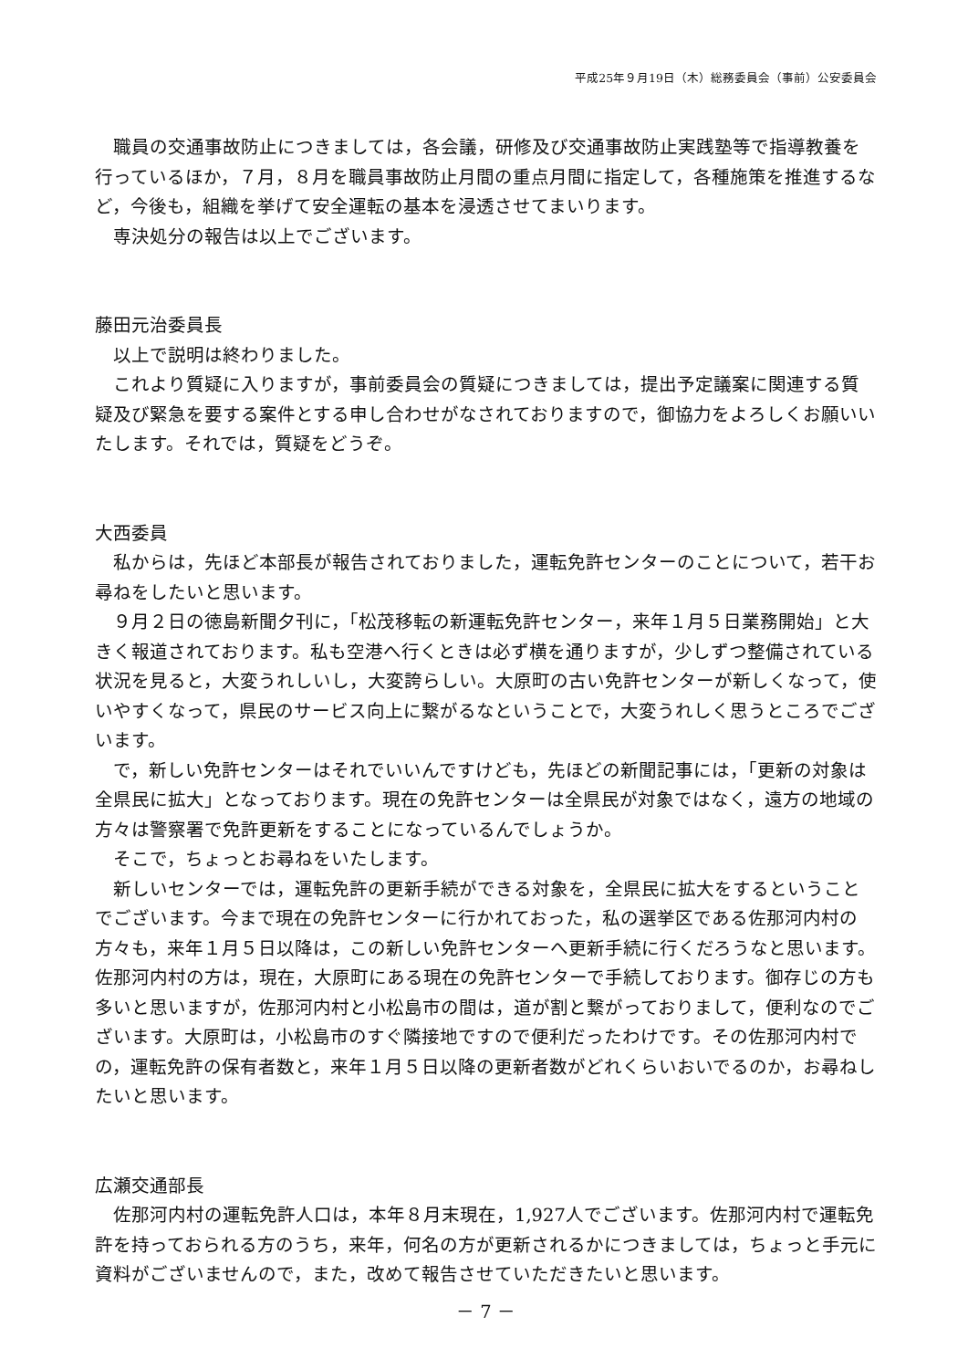平成25年９月19日（木）総務委員会（事前）公安委員会
職員の交通事故防止につきましては，各会議，研修及び交通事故防止実践塾等で指導教養を行っているほか，７月，８月を職員事故防止月間の重点月間に指定して，各種施策を推進するなど，今後も，組織を挙げて安全運転の基本を浸透させてまいります。
専決処分の報告は以上でございます。
藤田元治委員長
以上で説明は終わりました。
これより質疑に入りますが，事前委員会の質疑につきましては，提出予定議案に関連する質疑及び緊急を要する案件とする申し合わせがなされておりますので，御協力をよろしくお願いいたします。それでは，質疑をどうぞ。
大西委員
私からは，先ほど本部長が報告されておりました，運転免許センターのことについて，若干お尋ねをしたいと思います。
９月２日の徳島新聞夕刊に，「松茂移転の新運転免許センター，来年１月５日業務開始」と大きく報道されております。私も空港へ行くときは必ず横を通りますが，少しずつ整備されている状況を見ると，大変うれしいし，大変誇らしい。大原町の古い免許センターが新しくなって，使いやすくなって，県民のサービス向上に繋がるなということで，大変うれしく思うところでございます。
で，新しい免許センターはそれでいいんですけども，先ほどの新聞記事には，「更新の対象は全県民に拡大」となっております。現在の免許センターは全県民が対象ではなく，遠方の地域の方々は警察署で免許更新をすることになっているんでしょうか。
そこで，ちょっとお尋ねをいたします。
新しいセンターでは，運転免許の更新手続ができる対象を，全県民に拡大をするということでございます。今まで現在の免許センターに行かれておった，私の選挙区である佐那河内村の方々も，来年１月５日以降は，この新しい免許センターへ更新手続に行くだろうなと思います。佐那河内村の方は，現在，大原町にある現在の免許センターで手続しております。御存じの方も多いと思いますが，佐那河内村と小松島市の間は，道が割と繋がっておりまして，便利なのでございます。大原町は，小松島市のすぐ隣接地ですので便利だったわけです。その佐那河内村での，運転免許の保有者数と，来年１月５日以降の更新者数がどれくらいおいでるのか，お尋ねしたいと思います。
広瀬交通部長
佐那河内村の運転免許人口は，本年８月末現在，1,927人でございます。佐那河内村で運転免許を持っておられる方のうち，来年，何名の方が更新されるかにつきましては，ちょっと手元に資料がございませんので，また，改めて報告させていただきたいと思います。
－ 7 －